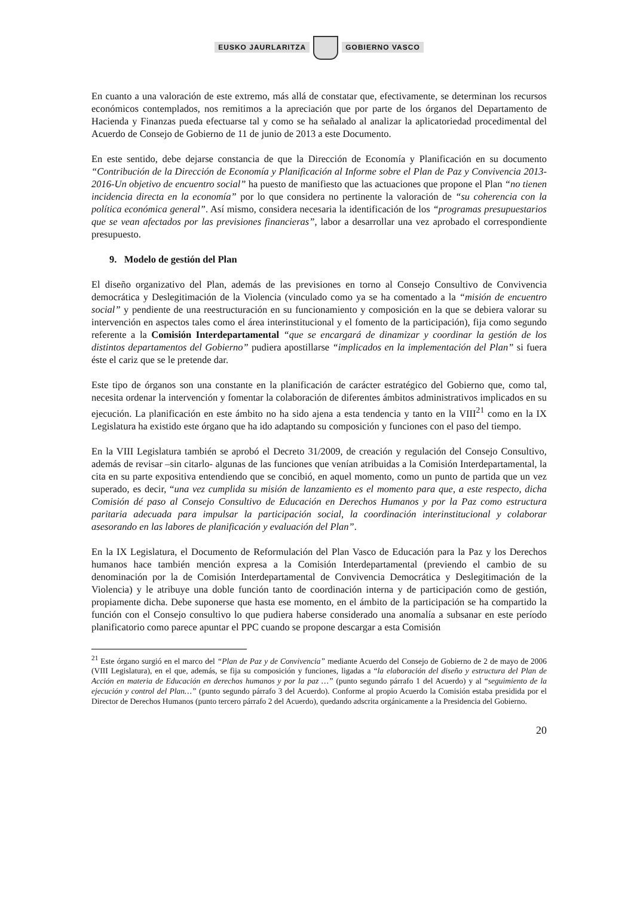EUSKO JAURLARITZA GOBIERNO VASCO
En cuanto a una valoración de este extremo, más allá de constatar que, efectivamente, se determinan los recursos económicos contemplados, nos remitimos a la apreciación que por parte de los órganos del Departamento de Hacienda y Finanzas pueda efectuarse tal y como se ha señalado al analizar la aplicatoriedad procedimental del Acuerdo de Consejo de Gobierno de 11 de junio de 2013 a este Documento.
En este sentido, debe dejarse constancia de que la Dirección de Economía y Planificación en su documento “Contribución de la Dirección de Economía y Planificación al Informe sobre el Plan de Paz y Convivencia 2013-2016-Un objetivo de encuentro social” ha puesto de manifiesto que las actuaciones que propone el Plan “no tienen incidencia directa en la economía” por lo que considera no pertinente la valoración de “su coherencia con la política económica general”. Así mismo, considera necesaria la identificación de los “programas presupuestarios que se vean afectados por las previsiones financieras”, labor a desarrollar una vez aprobado el correspondiente presupuesto.
9. Modelo de gestión del Plan
El diseño organizativo del Plan, además de las previsiones en torno al Consejo Consultivo de Convivencia democrática y Deslegitimación de la Violencia (vinculado como ya se ha comentado a la “misión de encuentro social” y pendiente de una reestructuración en su funcionamiento y composición en la que se debiera valorar su intervención en aspectos tales como el área interinstitucional y el fomento de la participación), fija como segundo referente a la Comisión Interdepartamental “que se encargará de dinamizar y coordinar la gestión de los distintos departamentos del Gobierno” pudiera apostillarse “implicados en la implementación del Plan” si fuera éste el cariz que se le pretende dar.
Este tipo de órganos son una constante en la planificación de carácter estratégico del Gobierno que, como tal, necesita ordenar la intervención y fomentar la colaboración de diferentes ámbitos administrativos implicados en su ejecución. La planificación en este ámbito no ha sido ajena a esta tendencia y tanto en la VIII<sup>21</sup> como en la IX Legislatura ha existido este órgano que ha ido adaptando su composición y funciones con el paso del tiempo.
En la VIII Legislatura también se aprobó el Decreto 31/2009, de creación y regulación del Consejo Consultivo, además de revisar –sin citarlo- algunas de las funciones que venían atribuidas a la Comisión Interdepartamental, la cita en su parte expositiva entendiendo que se concibió, en aquel momento, como un punto de partida que un vez superado, es decir, “una vez cumplida su misión de lanzamiento es el momento para que, a este respecto, dicha Comisión dé paso al Consejo Consultivo de Educación en Derechos Humanos y por la Paz como estructura paritaria adecuada para impulsar la participación social, la coordinación interinstitucional y colaborar asesorando en las labores de planificación y evaluación del Plan”.
En la IX Legislatura, el Documento de Reformulación del Plan Vasco de Educación para la Paz y los Derechos humanos hace también mención expresa a la Comisión Interdepartamental (previendo el cambio de su denominación por la de Comisión Interdepartamental de Convivencia Democrática y Deslegitimación de la Violencia) y le atribuye una doble función tanto de coordinación interna y de participación como de gestión, propiamente dicha. Debe suponerse que hasta ese momento, en el ámbito de la participación se ha compartido la función con el Consejo consultivo lo que pudiera haberse considerado una anomalía a subsanar en este período planificatorio como parece apuntar el PPC cuando se propone descargar a esta Comisión
<sup>21</sup> Este órgano surgió en el marco del “Plan de Paz y de Convivencia” mediante Acuerdo del Consejo de Gobierno de 2 de mayo de 2006 (VIII Legislatura), en el que, además, se fija su composición y funciones, ligadas a “la elaboración del diseño y estructura del Plan de Acción en materia de Educación en derechos humanos y por la paz …” (punto segundo párrafo 1 del Acuerdo) y al “seguimiento de la ejecución y control del Plan…” (punto segundo párrafo 3 del Acuerdo). Conforme al propio Acuerdo la Comisión estaba presidida por el Director de Derechos Humanos (punto tercero párrafo 2 del Acuerdo), quedando adscrita orgánicamente a la Presidencia del Gobierno.
20